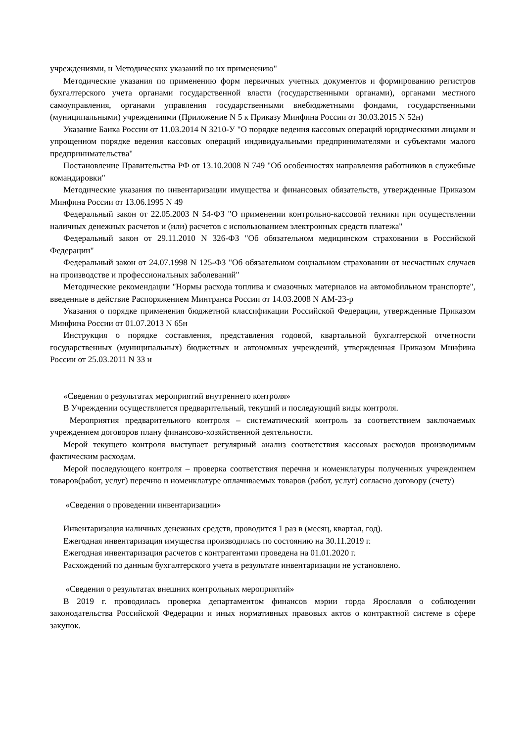учреждениями, и Методических указаний по их применению"
Методические указания по применению форм первичных учетных документов и формированию регистров бухгалтерского учета органами государственной власти (государственными органами), органами местного самоуправления, органами управления государственными внебюджетными фондами, государственными (муниципальными) учреждениями (Приложение N 5 к Приказу Минфина России от 30.03.2015 N 52н)
Указание Банка России от 11.03.2014 N 3210-У "О порядке ведения кассовых операций юридическими лицами и упрощенном порядке ведения кассовых операций индивидуальными предпринимателями и субъектами малого предпринимательства"
Постановление Правительства РФ от 13.10.2008 N 749 "Об особенностях направления работников в служебные командировки"
Методические указания по инвентаризации имущества и финансовых обязательств, утвержденные Приказом Минфина России от 13.06.1995 N 49
Федеральный закон от 22.05.2003 N 54-ФЗ "О применении контрольно-кассовой техники при осуществлении наличных денежных расчетов и (или) расчетов с использованием электронных средств платежа"
Федеральный закон от 29.11.2010 N 326-ФЗ "Об обязательном медицинском страховании в Российской Федерации"
Федеральный закон от 24.07.1998 N 125-ФЗ "Об обязательном социальном страховании от несчастных случаев на производстве и профессиональных заболеваний"
Методические рекомендации "Нормы расхода топлива и смазочных материалов на автомобильном транспорте", введенные в действие Распоряжением Минтранса России от 14.03.2008 N АМ-23-р
Указания о порядке применения бюджетной классификации Российской Федерации, утвержденные Приказом Минфина России от 01.07.2013 N 65н
Инструкция о порядке составления, представления годовой, квартальной бухгалтерской отчетности государственных (муниципальных) бюджетных и автономных учреждений, утвержденная Приказом Минфина России от 25.03.2011 N 33 н
«Сведения о результатах мероприятий внутреннего контроля»
В Учреждении осуществляется предварительный, текущий и последующий виды контроля.
Мероприятия предварительного контроля – систематический контроль за соответствием заключаемых учреждением договоров плану финансово-хозяйственной деятельности.
Мерой текущего контроля выступает регулярный анализ соответствия кассовых расходов производимым фактическим расходам.
Мерой последующего контроля – проверка соответствия перечня и номенклатуры полученных учреждением товаров(работ, услуг) перечню и номенклатуре оплачиваемых товаров (работ, услуг) согласно договору (счету)
«Сведения о проведении инвентаризации»
Инвентаризация наличных денежных средств, проводится 1 раз в (месяц, квартал, год).
Ежегодная инвентаризация имущества производилась по состоянию на 30.11.2019 г.
Ежегодная инвентаризация расчетов с контрагентами проведена на 01.01.2020 г.
Расхождений по данным бухгалтерского учета в результате инвентаризации не установлено.
«Сведения о результатах внешних контрольных мероприятий»
В 2019 г. проводилась проверка департаментом финансов мэрии горда Ярославля о соблюдении законодательства Российской Федерации и иных нормативных правовых актов о контрактной системе в сфере закупок.